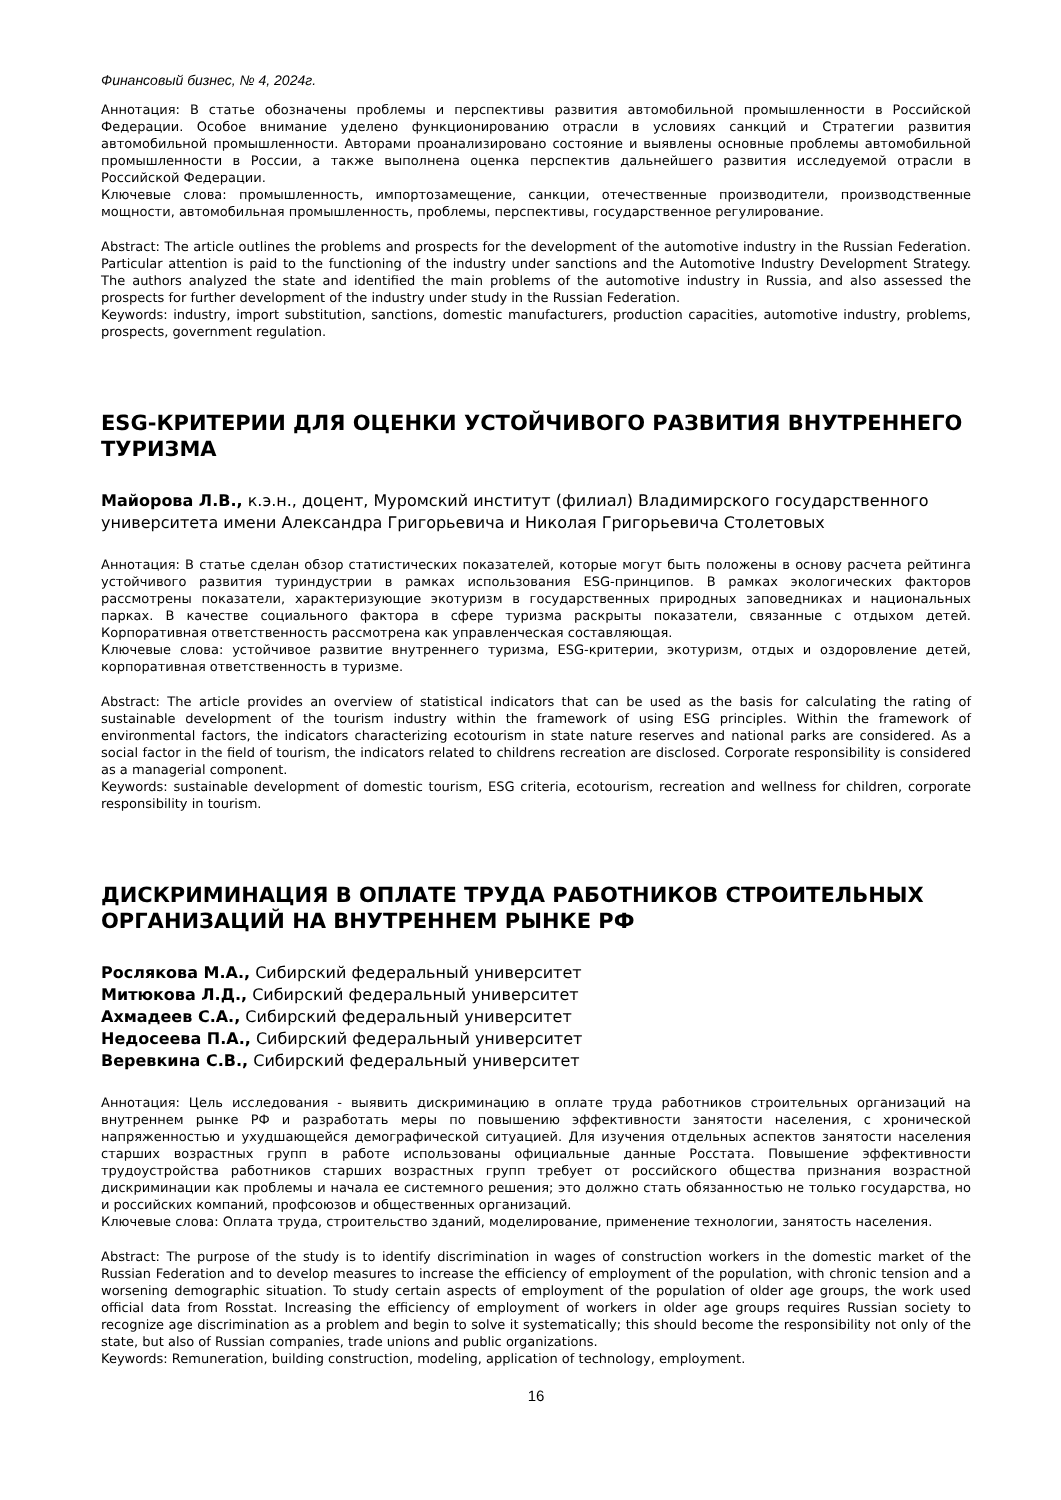Финансовый бизнес, № 4, 2024г.
Аннотация: В статье обозначены проблемы и перспективы развития автомобильной промышленности в Российской Федерации. Особое внимание уделено функционированию отрасли в условиях санкций и Стратегии развития автомобильной промышленности. Авторами проанализировано состояние и выявлены основные проблемы автомобильной промышленности в России, а также выполнена оценка перспектив дальнейшего развития исследуемой отрасли в Российской Федерации.
Ключевые слова: промышленность, импортозамещение, санкции, отечественные производители, производственные мощности, автомобильная промышленность, проблемы, перспективы, государственное регулирование.
Abstract: The article outlines the problems and prospects for the development of the automotive industry in the Russian Federation. Particular attention is paid to the functioning of the industry under sanctions and the Automotive Industry Development Strategy. The authors analyzed the state and identified the main problems of the automotive industry in Russia, and also assessed the prospects for further development of the industry under study in the Russian Federation.
Keywords: industry, import substitution, sanctions, domestic manufacturers, production capacities, automotive industry, problems, prospects, government regulation.
ESG-КРИТЕРИИ ДЛЯ ОЦЕНКИ УСТОЙЧИВОГО РАЗВИТИЯ ВНУТРЕННЕГО ТУРИЗМА
Майорова Л.В., к.э.н., доцент, Муромский институт (филиал) Владимирского государственного университета имени Александра Григорьевича и Николая Григорьевича Столетовых
Аннотация: В статье сделан обзор статистических показателей, которые могут быть положены в основу расчета рейтинга устойчивого развития туриндустрии в рамках использования ESG-принципов. В рамках экологических факторов рассмотрены показатели, характеризующие экотуризм в государственных природных заповедниках и национальных парках. В качестве социального фактора в сфере туризма раскрыты показатели, связанные с отдыхом детей. Корпоративная ответственность рассмотрена как управленческая составляющая.
Ключевые слова: устойчивое развитие внутреннего туризма, ESG-критерии, экотуризм, отдых и оздоровление детей, корпоративная ответственность в туризме.
Abstract: The article provides an overview of statistical indicators that can be used as the basis for calculating the rating of sustainable development of the tourism industry within the framework of using ESG principles. Within the framework of environmental factors, the indicators characterizing ecotourism in state nature reserves and national parks are considered. As a social factor in the field of tourism, the indicators related to childrens recreation are disclosed. Corporate responsibility is considered as a managerial component.
Keywords: sustainable development of domestic tourism, ESG criteria, ecotourism, recreation and wellness for children, corporate responsibility in tourism.
ДИСКРИМИНАЦИЯ В ОПЛАТЕ ТРУДА РАБОТНИКОВ СТРОИТЕЛЬНЫХ ОРГАНИЗАЦИЙ НА ВНУТРЕННЕМ РЫНКЕ РФ
Рослякова М.А., Сибирский федеральный университет
Митюкова Л.Д., Сибирский федеральный университет
Ахмадеев С.А., Сибирский федеральный университет
Недосеева П.А., Сибирский федеральный университет
Веревкина С.В., Сибирский федеральный университет
Аннотация: Цель исследования - выявить дискриминацию в оплате труда работников строительных организаций на внутреннем рынке РФ и разработать меры по повышению эффективности занятости населения, с хронической напряженностью и ухудшающейся демографической ситуацией. Для изучения отдельных аспектов занятости населения старших возрастных групп в работе использованы официальные данные Росстата. Повышение эффективности трудоустройства работников старших возрастных групп требует от российского общества признания возрастной дискриминации как проблемы и начала ее системного решения; это должно стать обязанностью не только государства, но и российских компаний, профсоюзов и общественных организаций.
Ключевые слова: Оплата труда, строительство зданий, моделирование, применение технологии, занятость населения.
Abstract: The purpose of the study is to identify discrimination in wages of construction workers in the domestic market of the Russian Federation and to develop measures to increase the efficiency of employment of the population, with chronic tension and a worsening demographic situation. To study certain aspects of employment of the population of older age groups, the work used official data from Rosstat. Increasing the efficiency of employment of workers in older age groups requires Russian society to recognize age discrimination as a problem and begin to solve it systematically; this should become the responsibility not only of the state, but also of Russian companies, trade unions and public organizations.
Keywords: Remuneration, building construction, modeling, application of technology, employment.
16